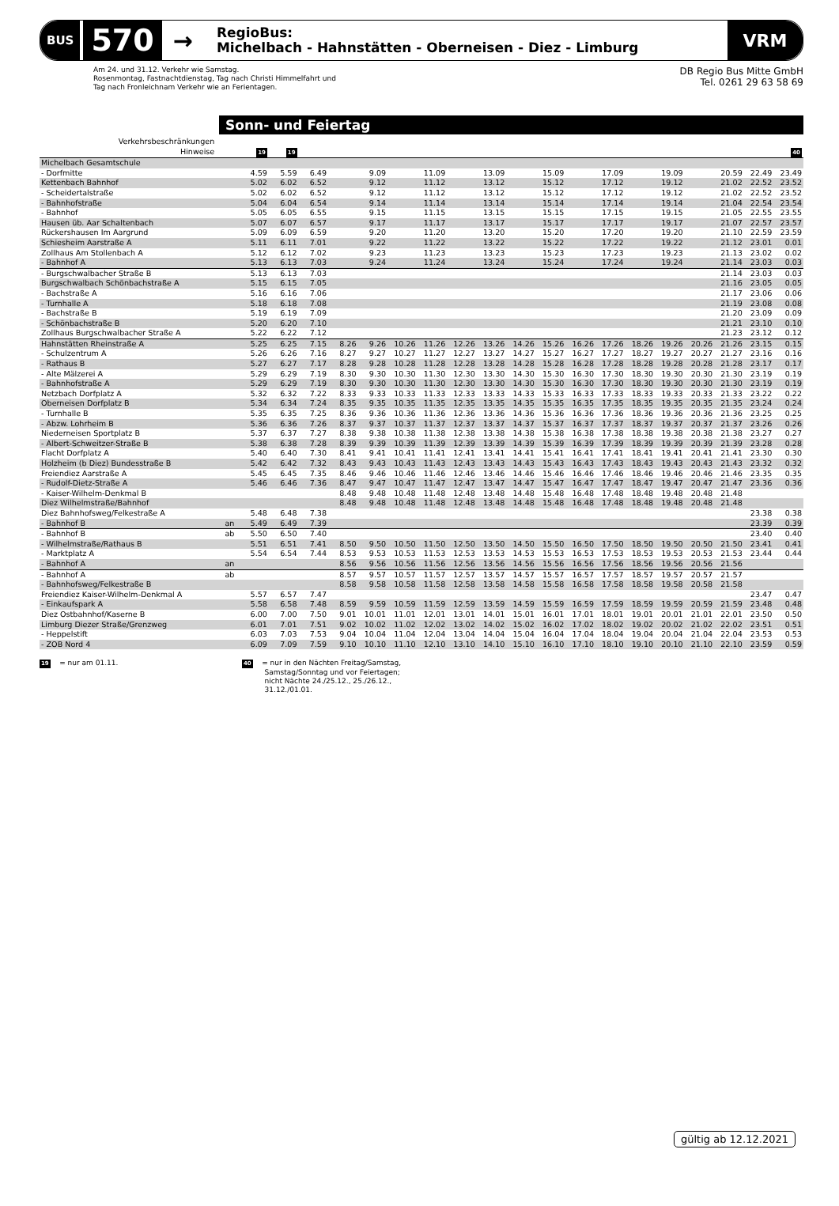BUS
570
→
RegioBus:
Michelbach - Hahnstätten - Oberneisen - Diez - Limburg
VRM
Am 24. und 31.12. Verkehr wie Samstag.
Rosenmontag, Fastnachtdienstag, Tag nach Christi Himmelfahrt und
Tag nach Fronleichnam Verkehr wie an Ferientagen.
DB Regio Bus Mitte GmbH
Tel. 0261 29 63 58 69
Sonn- und Feiertag
| Verkehrsbeschränkungen | | | | | | | | | | | | | | | | | | | | |
| --- | --- | --- | --- | --- | --- | --- | --- | --- | --- | --- | --- | --- | --- | --- | --- | --- | --- | --- | --- | --- |
| Hinweise | | 19 | 19 | | | | | | | | | | | | | | | | | 40 |
| Michelbach Gesamtschule | | | | | | | | | | | | | | | | | | | | |
| - Dorfmitte | | 4.59 | 5.59 | 6.49 | | 9.09 | | 11.09 | | 13.09 | | 15.09 | | 17.09 | | 19.09 | | 20.59 | 22.49 | 23.49 |
| Kettenbach Bahnhof | | 5.02 | 6.02 | 6.52 | | 9.12 | | 11.12 | | 13.12 | | 15.12 | | 17.12 | | 19.12 | | 21.02 | 22.52 | 23.52 |
| - Scheidertalstraße | | 5.02 | 6.02 | 6.52 | | 9.12 | | 11.12 | | 13.12 | | 15.12 | | 17.12 | | 19.12 | | 21.02 | 22.52 | 23.52 |
| - Bahnhofstraße | | 5.04 | 6.04 | 6.54 | | 9.14 | | 11.14 | | 13.14 | | 15.14 | | 17.14 | | 19.14 | | 21.04 | 22.54 | 23.54 |
| - Bahnhof | | 5.05 | 6.05 | 6.55 | | 9.15 | | 11.15 | | 13.15 | | 15.15 | | 17.15 | | 19.15 | | 21.05 | 22.55 | 23.55 |
| Hausen üb. Aar Schaltenbach | | 5.07 | 6.07 | 6.57 | | 9.17 | | 11.17 | | 13.17 | | 15.17 | | 17.17 | | 19.17 | | 21.07 | 22.57 | 23.57 |
| Rückershausen Im Aargrund | | 5.09 | 6.09 | 6.59 | | 9.20 | | 11.20 | | 13.20 | | 15.20 | | 17.20 | | 19.20 | | 21.10 | 22.59 | 23.59 |
| Schiesheim Aarstraße A | | 5.11 | 6.11 | 7.01 | | 9.22 | | 11.22 | | 13.22 | | 15.22 | | 17.22 | | 19.22 | | 21.12 | 23.01 | 0.01 |
| Zollhaus Am Stollenbach A | | 5.12 | 6.12 | 7.02 | | 9.23 | | 11.23 | | 13.23 | | 15.23 | | 17.23 | | 19.23 | | 21.13 | 23.02 | 0.02 |
| - Bahnhof A | | 5.13 | 6.13 | 7.03 | | 9.24 | | 11.24 | | 13.24 | | 15.24 | | 17.24 | | 19.24 | | 21.14 | 23.03 | 0.03 |
| - Burgschwalbacher Straße B | | 5.13 | 6.13 | 7.03 | | | | | | | | | | | | | | 21.14 | 23.03 | 0.03 |
| Burgschwalbach Schönbachstraße A | | 5.15 | 6.15 | 7.05 | | | | | | | | | | | | | | 21.16 | 23.05 | 0.05 |
| - Bachstraße A | | 5.16 | 6.16 | 7.06 | | | | | | | | | | | | | | 21.17 | 23.06 | 0.06 |
| - Turnhalle A | | 5.18 | 6.18 | 7.08 | | | | | | | | | | | | | | 21.19 | 23.08 | 0.08 |
| - Bachstraße B | | 5.19 | 6.19 | 7.09 | | | | | | | | | | | | | | 21.20 | 23.09 | 0.09 |
| - Schönbachstraße B | | 5.20 | 6.20 | 7.10 | | | | | | | | | | | | | | 21.21 | 23.10 | 0.10 |
| Zollhaus Burgschwalbacher Straße A | | 5.22 | 6.22 | 7.12 | | | | | | | | | | | | | | 21.23 | 23.12 | 0.12 |
| Hahnstätten Rheinstraße A | | 5.25 | 6.25 | 7.15 | 8.26 | 9.26 | 10.26 | 11.26 | 12.26 | 13.26 | 14.26 | 15.26 | 16.26 | 17.26 | 18.26 | 19.26 | 20.26 | 21.26 | 23.15 | 0.15 |
| - Schulzentrum A | | 5.26 | 6.26 | 7.16 | 8.27 | 9.27 | 10.27 | 11.27 | 12.27 | 13.27 | 14.27 | 15.27 | 16.27 | 17.27 | 18.27 | 19.27 | 20.27 | 21.27 | 23.16 | 0.16 |
| - Rathaus B | | 5.27 | 6.27 | 7.17 | 8.28 | 9.28 | 10.28 | 11.28 | 12.28 | 13.28 | 14.28 | 15.28 | 16.28 | 17.28 | 18.28 | 19.28 | 20.28 | 21.28 | 23.17 | 0.17 |
| - Alte Mälzerei A | | 5.29 | 6.29 | 7.19 | 8.30 | 9.30 | 10.30 | 11.30 | 12.30 | 13.30 | 14.30 | 15.30 | 16.30 | 17.30 | 18.30 | 19.30 | 20.30 | 21.30 | 23.19 | 0.19 |
| - Bahnhofstraße A | | 5.29 | 6.29 | 7.19 | 8.30 | 9.30 | 10.30 | 11.30 | 12.30 | 13.30 | 14.30 | 15.30 | 16.30 | 17.30 | 18.30 | 19.30 | 20.30 | 21.30 | 23.19 | 0.19 |
| Netzbach Dorfplatz A | | 5.32 | 6.32 | 7.22 | 8.33 | 9.33 | 10.33 | 11.33 | 12.33 | 13.33 | 14.33 | 15.33 | 16.33 | 17.33 | 18.33 | 19.33 | 20.33 | 21.33 | 23.22 | 0.22 |
| Oberneisen Dorfplatz B | | 5.34 | 6.34 | 7.24 | 8.35 | 9.35 | 10.35 | 11.35 | 12.35 | 13.35 | 14.35 | 15.35 | 16.35 | 17.35 | 18.35 | 19.35 | 20.35 | 21.35 | 23.24 | 0.24 |
| - Turnhalle B | | 5.35 | 6.35 | 7.25 | 8.36 | 9.36 | 10.36 | 11.36 | 12.36 | 13.36 | 14.36 | 15.36 | 16.36 | 17.36 | 18.36 | 19.36 | 20.36 | 21.36 | 23.25 | 0.25 |
| - Abzw. Lohrheim B | | 5.36 | 6.36 | 7.26 | 8.37 | 9.37 | 10.37 | 11.37 | 12.37 | 13.37 | 14.37 | 15.37 | 16.37 | 17.37 | 18.37 | 19.37 | 20.37 | 21.37 | 23.26 | 0.26 |
| Niederneisen Sportplatz B | | 5.37 | 6.37 | 7.27 | 8.38 | 9.38 | 10.38 | 11.38 | 12.38 | 13.38 | 14.38 | 15.38 | 16.38 | 17.38 | 18.38 | 19.38 | 20.38 | 21.38 | 23.27 | 0.27 |
| - Albert-Schweitzer-Straße B | | 5.38 | 6.38 | 7.28 | 8.39 | 9.39 | 10.39 | 11.39 | 12.39 | 13.39 | 14.39 | 15.39 | 16.39 | 17.39 | 18.39 | 19.39 | 20.39 | 21.39 | 23.28 | 0.28 |
| Flacht Dorfplatz A | | 5.40 | 6.40 | 7.30 | 8.41 | 9.41 | 10.41 | 11.41 | 12.41 | 13.41 | 14.41 | 15.41 | 16.41 | 17.41 | 18.41 | 19.41 | 20.41 | 21.41 | 23.30 | 0.30 |
| Holzheim (b Diez) Bundesstraße B | | 5.42 | 6.42 | 7.32 | 8.43 | 9.43 | 10.43 | 11.43 | 12.43 | 13.43 | 14.43 | 15.43 | 16.43 | 17.43 | 18.43 | 19.43 | 20.43 | 21.43 | 23.32 | 0.32 |
| Freiendiez Aarstraße A | | 5.45 | 6.45 | 7.35 | 8.46 | 9.46 | 10.46 | 11.46 | 12.46 | 13.46 | 14.46 | 15.46 | 16.46 | 17.46 | 18.46 | 19.46 | 20.46 | 21.46 | 23.35 | 0.35 |
| - Rudolf-Dietz-Straße A | | 5.46 | 6.46 | 7.36 | 8.47 | 9.47 | 10.47 | 11.47 | 12.47 | 13.47 | 14.47 | 15.47 | 16.47 | 17.47 | 18.47 | 19.47 | 20.47 | 21.47 | 23.36 | 0.36 |
| - Kaiser-Wilhelm-Denkmal B | | | | | 8.48 | 9.48 | 10.48 | 11.48 | 12.48 | 13.48 | 14.48 | 15.48 | 16.48 | 17.48 | 18.48 | 19.48 | 20.48 | 21.48 | | |
| Diez Wilhelmstraße/Bahnhof | | | | | 8.48 | 9.48 | 10.48 | 11.48 | 12.48 | 13.48 | 14.48 | 15.48 | 16.48 | 17.48 | 18.48 | 19.48 | 20.48 | 21.48 | | |
| Diez Bahnhofsweg/Felkestraße A | | 5.48 | 6.48 | 7.38 | | | | | | | | | | | | | | | 23.38 | 0.38 |
| - Bahnhof B | an | 5.49 | 6.49 | 7.39 | | | | | | | | | | | | | | | 23.39 | 0.39 |
| - Bahnhof B | ab | 5.50 | 6.50 | 7.40 | | | | | | | | | | | | | | | 23.40 | 0.40 |
| - Wilhelmstraße/Rathaus B | | 5.51 | 6.51 | 7.41 | 8.50 | 9.50 | 10.50 | 11.50 | 12.50 | 13.50 | 14.50 | 15.50 | 16.50 | 17.50 | 18.50 | 19.50 | 20.50 | 21.50 | 23.41 | 0.41 |
| - Marktplatz A | | 5.54 | 6.54 | 7.44 | 8.53 | 9.53 | 10.53 | 11.53 | 12.53 | 13.53 | 14.53 | 15.53 | 16.53 | 17.53 | 18.53 | 19.53 | 20.53 | 21.53 | 23.44 | 0.44 |
| - Bahnhof A | an | | | | 8.56 | 9.56 | 10.56 | 11.56 | 12.56 | 13.56 | 14.56 | 15.56 | 16.56 | 17.56 | 18.56 | 19.56 | 20.56 | 21.56 | | |
| - Bahnhof A | ab | | | | 8.57 | 9.57 | 10.57 | 11.57 | 12.57 | 13.57 | 14.57 | 15.57 | 16.57 | 17.57 | 18.57 | 19.57 | 20.57 | 21.57 | | |
| - Bahnhofsweg/Felkestraße B | | | | | 8.58 | 9.58 | 10.58 | 11.58 | 12.58 | 13.58 | 14.58 | 15.58 | 16.58 | 17.58 | 18.58 | 19.58 | 20.58 | 21.58 | | |
| Freiendiez Kaiser-Wilhelm-Denkmal A | | 5.57 | 6.57 | 7.47 | | | | | | | | | | | | | | | 23.47 | 0.47 |
| - Einkaufspark A | | 5.58 | 6.58 | 7.48 | 8.59 | 9.59 | 10.59 | 11.59 | 12.59 | 13.59 | 14.59 | 15.59 | 16.59 | 17.59 | 18.59 | 19.59 | 20.59 | 21.59 | 23.48 | 0.48 |
| Diez Ostbahnhof/Kaserne B | | 6.00 | 7.00 | 7.50 | 9.01 | 10.01 | 11.01 | 12.01 | 13.01 | 14.01 | 15.01 | 16.01 | 17.01 | 18.01 | 19.01 | 20.01 | 21.01 | 22.01 | 23.50 | 0.50 |
| Limburg Diezer Straße/Grenzweg | | 6.01 | 7.01 | 7.51 | 9.02 | 10.02 | 11.02 | 12.02 | 13.02 | 14.02 | 15.02 | 16.02 | 17.02 | 18.02 | 19.02 | 20.02 | 21.02 | 22.02 | 23.51 | 0.51 |
| - Heppelstift | | 6.03 | 7.03 | 7.53 | 9.04 | 10.04 | 11.04 | 12.04 | 13.04 | 14.04 | 15.04 | 16.04 | 17.04 | 18.04 | 19.04 | 20.04 | 21.04 | 22.04 | 23.53 | 0.53 |
| - ZOB Nord 4 | | 6.09 | 7.09 | 7.59 | 9.10 | 10.10 | 11.10 | 12.10 | 13.10 | 14.10 | 15.10 | 16.10 | 17.10 | 18.10 | 19.10 | 20.10 | 21.10 | 22.10 | 23.59 | 0.59 |
19 = nur am 01.11.
40 = nur in den Nächten Freitag/Samstag,
Samstag/Sonntag und vor Feiertagen;
nicht Nächte 24./25.12., 25./26.12.,
31.12./01.01.
gültig ab 12.12.2021